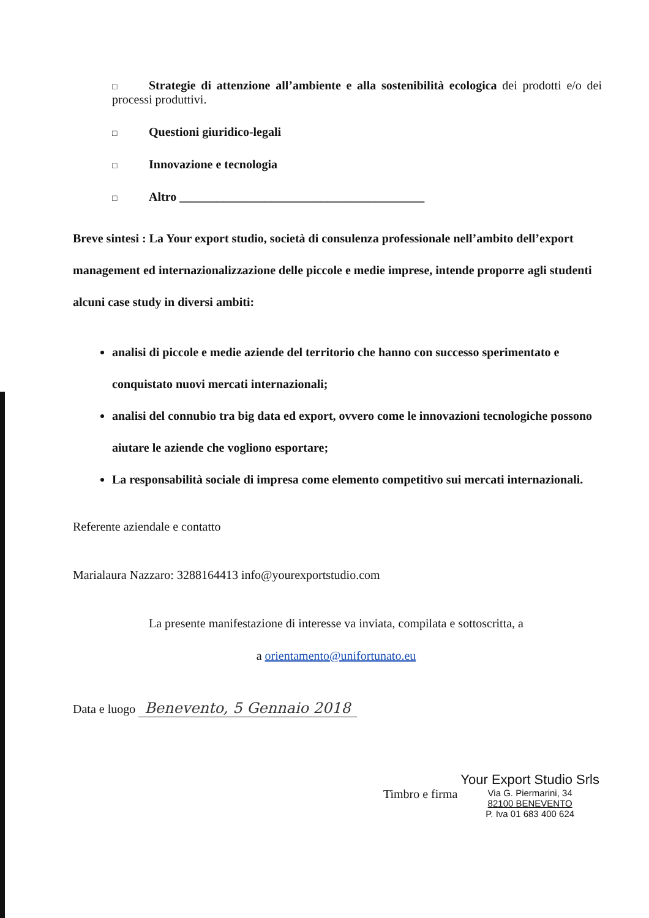□ Strategie di attenzione all’ambiente e alla sostenibilità ecologica dei prodotti e/o dei processi produttivi.
□ Questioni giuridico-legali
□ Innovazione e tecnologia
□ Altro ________________________________________
Breve sintesi : La Your export studio, società di consulenza professionale nell’ambito dell’export management ed internazionalizzazione delle piccole e medie imprese, intende proporre agli studenti alcuni case study in diversi ambiti:
analisi di piccole e medie aziende del territorio che hanno con successo sperimentato e conquistato nuovi mercati internazionali;
analisi del connubio tra big data ed export, ovvero come le innovazioni tecnologiche possono aiutare le aziende che vogliono esportare;
La responsabilità sociale di impresa come elemento competitivo sui mercati internazionali.
Referente aziendale e contatto
Marialaura Nazzaro: 3288164413 info@yourexportstudio.com
La presente manifestazione di interesse va inviata, compilata e sottoscritta, a
a orientamento@unifortunato.eu
Data e luogo Benevento, 5 Gennaio 2018
Timbro e firma Your Export Studio Srls
Via G. Piermarini, 34
82100 BENEVENTO
P. Iva 01 683 400 624